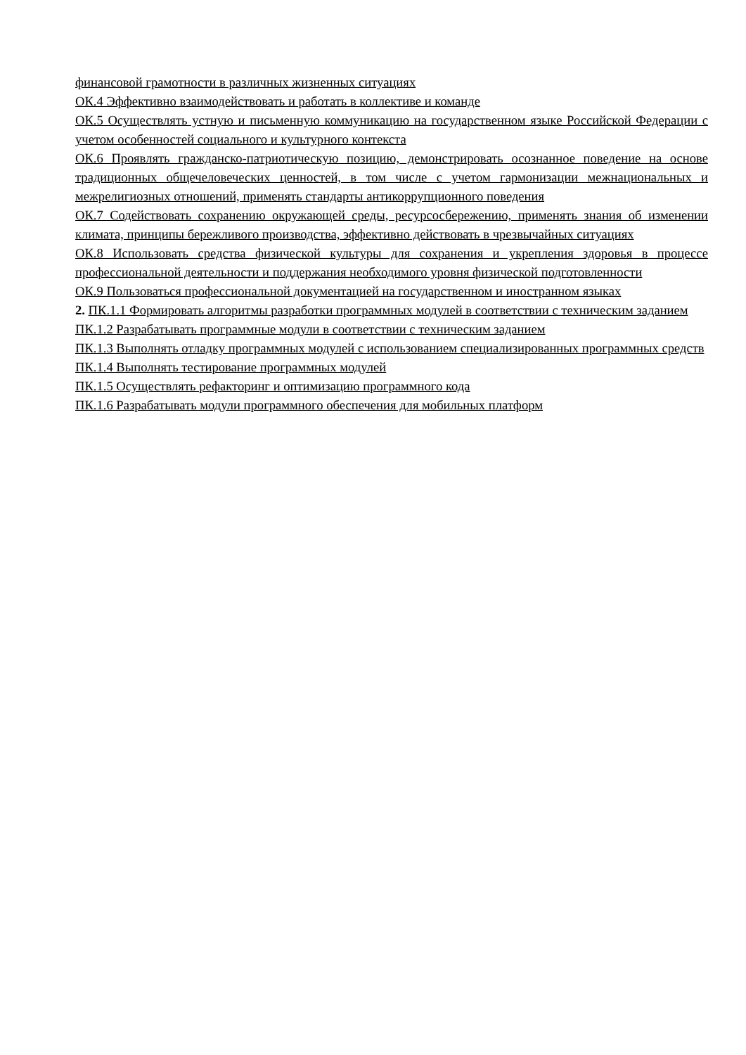финансовой грамотности в различных жизненных ситуациях
ОК.4 Эффективно взаимодействовать и работать в коллективе и команде
ОК.5 Осуществлять устную и письменную коммуникацию на государственном языке Российской Федерации с учетом особенностей социального и культурного контекста
ОК.6 Проявлять гражданско-патриотическую позицию, демонстрировать осознанное поведение на основе традиционных общечеловеческих ценностей, в том числе с учетом гармонизации межнациональных и межрелигиозных отношений, применять стандарты антикоррупционного поведения
ОК.7 Содействовать сохранению окружающей среды, ресурсосбережению, применять знания об изменении климата, принципы бережливого производства, эффективно действовать в чрезвычайных ситуациях
ОК.8 Использовать средства физической культуры для сохранения и укрепления здоровья в процессе профессиональной деятельности и поддержания необходимого уровня физической подготовленности
ОК.9 Пользоваться профессиональной документацией на государственном и иностранном языках
2. ПК.1.1 Формировать алгоритмы разработки программных модулей в соответствии с техническим заданием
ПК.1.2 Разрабатывать программные модули в соответствии с техническим заданием
ПК.1.3 Выполнять отладку программных модулей с использованием специализированных программных средств
ПК.1.4 Выполнять тестирование программных модулей
ПК.1.5 Осуществлять рефакторинг и оптимизацию программного кода
ПК.1.6 Разрабатывать модули программного обеспечения для мобильных платформ